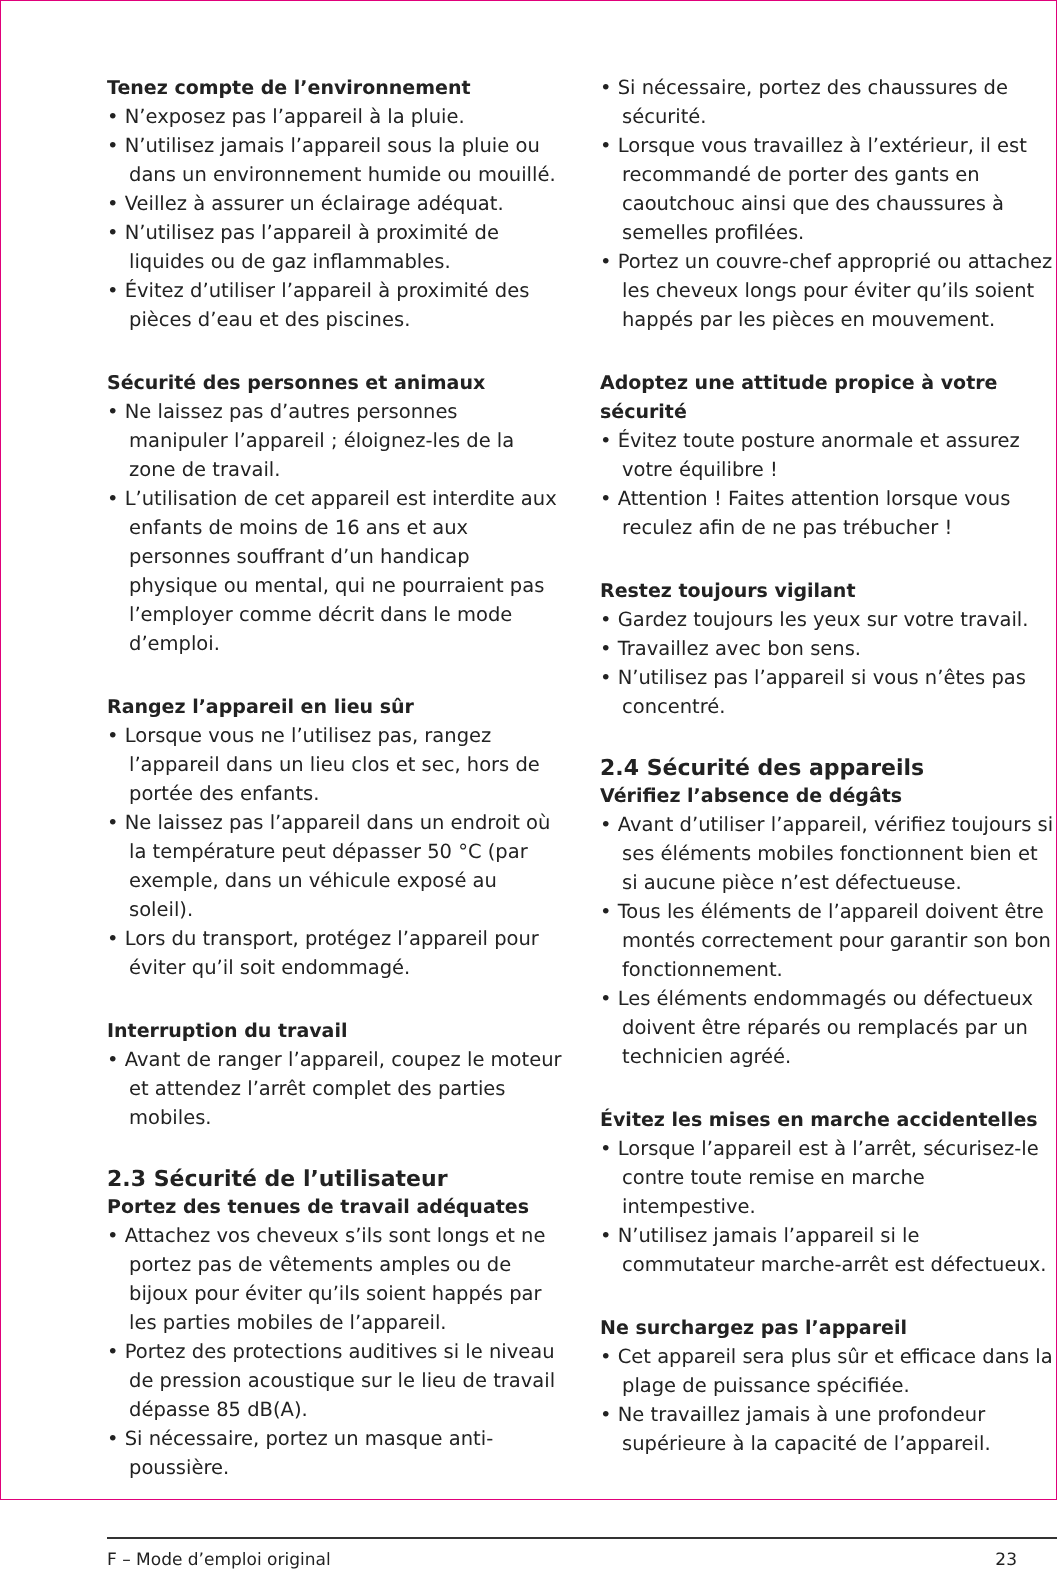Tenez compte de l’environnement
• N’exposez pas l’appareil à la pluie.
• N’utilisez jamais l’appareil sous la pluie ou dans un environnement humide ou mouillé.
• Veillez à assurer un éclairage adéquat.
• N’utilisez pas l’appareil à proximité de liquides ou de gaz inflammables.
• Évitez d’utiliser l’appareil à proximité des pièces d’eau et des piscines.
Sécurité des personnes et animaux
• Ne laissez pas d’autres personnes manipuler l’appareil ; éloignez-les de la zone de travail.
• L’utilisation de cet appareil est interdite aux enfants de moins de 16 ans et aux personnes souffrant d’un handicap physique ou mental, qui ne pourraient pas l’employer comme décrit dans le mode d’emploi.
Rangez l’appareil en lieu sûr
• Lorsque vous ne l’utilisez pas, rangez l’appareil dans un lieu clos et sec, hors de portée des enfants.
• Ne laissez pas l’appareil dans un endroit où la température peut dépasser 50 °C (par exemple, dans un véhicule exposé au soleil).
• Lors du transport, protégez l’appareil pour éviter qu’il soit endommagé.
Interruption du travail
• Avant de ranger l’appareil, coupez le moteur et attendez l’arrêt complet des parties mobiles.
2.3 Sécurité de l’utilisateur
Portez des tenues de travail adéquates
• Attachez vos cheveux s’ils sont longs et ne portez pas de vêtements amples ou de bijoux pour éviter qu’ils soient happés par les parties mobiles de l’appareil.
• Portez des protections auditives si le niveau de pression acoustique sur le lieu de travail dépasse 85 dB(A).
• Si nécessaire, portez un masque anti-poussière.
• Si nécessaire, portez des chaussures de sécurité.
• Lorsque vous travaillez à l’extérieur, il est recommandé de porter des gants en caoutchouc ainsi que des chaussures à semelles profilées.
• Portez un couvre-chef approprié ou attachez les cheveux longs pour éviter qu’ils soient happés par les pièces en mouvement.
Adoptez une attitude propice à votre sécurité
• Évitez toute posture anormale et assurez votre équilibre !
• Attention ! Faites attention lorsque vous reculez afin de ne pas trébucher !
Restez toujours vigilant
• Gardez toujours les yeux sur votre travail.
• Travaillez avec bon sens.
• N’utilisez pas l’appareil si vous n’êtes pas concentré.
2.4 Sécurité des appareils
Vérifiez l’absence de dégâts
• Avant d’utiliser l’appareil, vérifiez toujours si ses éléments mobiles fonctionnent bien et si aucune pièce n’est défectueuse.
• Tous les éléments de l’appareil doivent être montés correctement pour garantir son bon fonctionnement.
• Les éléments endommagés ou défectueux doivent être réparés ou remplacés par un technicien agréé.
Évitez les mises en marche accidentelles
• Lorsque l’appareil est à l’arrêt, sécurisez-le contre toute remise en marche intempestive.
• N’utilisez jamais l’appareil si le commutateur marche-arrêt est défectueux.
Ne surchargez pas l’appareil
• Cet appareil sera plus sûr et efficace dans la plage de puissance spécifiée.
• Ne travaillez jamais à une profondeur supérieure à la capacité de l’appareil.
F – Mode d’emploi original 23